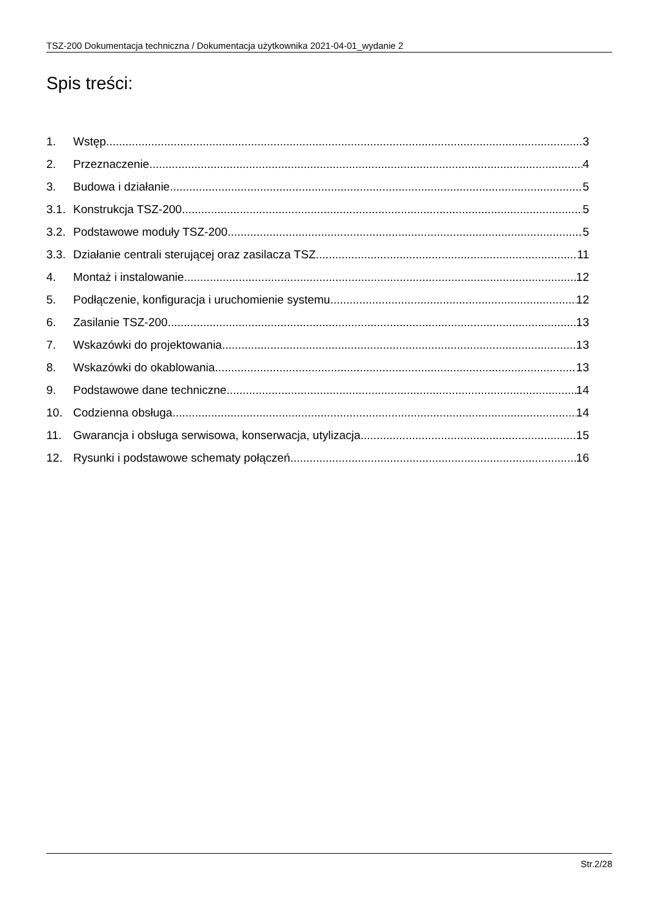TSZ-200 Dokumentacja techniczna / Dokumentacja użytkownika 2021-04-01_wydanie 2
Spis treści:
1. Wstęp 3
2. Przeznaczenie 4
3. Budowa i działanie 5
3.1. Konstrukcja TSZ-200 5
3.2. Podstawowe moduły TSZ-200 5
3.3. Działanie centrali sterującej oraz zasilacza TSZ 11
4. Montaż i instalowanie 12
5. Podłączenie, konfiguracja i uruchomienie systemu 12
6. Zasilanie TSZ-200 13
7. Wskazówki do projektowania 13
8. Wskazówki do okablowania 13
9. Podstawowe dane techniczne 14
10. Codzienna obsługa 14
11. Gwarancja i obsługa serwisowa, konserwacja, utylizacja 15
12. Rysunki i podstawowe schematy połączeń 16
Str.2/28